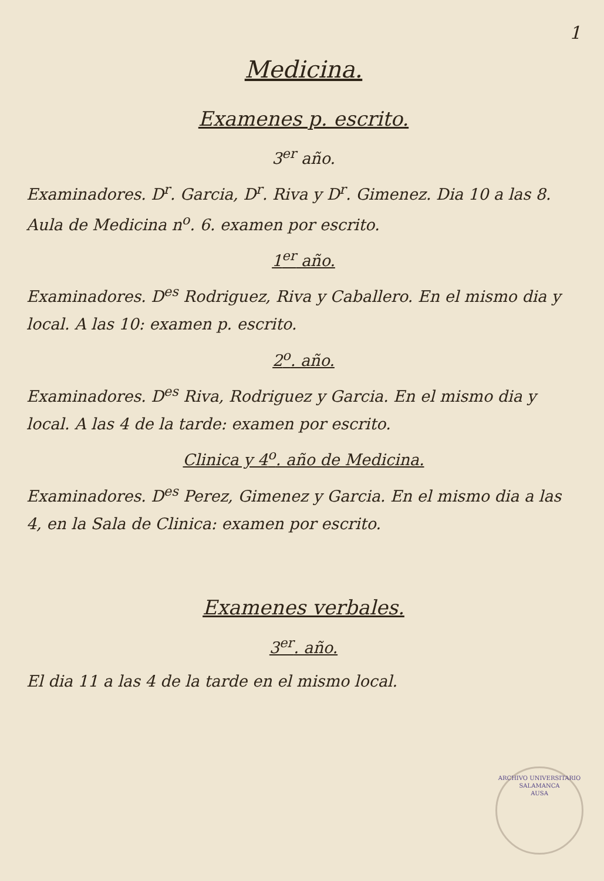1
Medicina.
Examenes p. escrito.
3<sup>er</sup> año.
Examinadores. D<sup>r</sup>. Garcia, D<sup>r</sup>. Riva y D<sup>r</sup>. Gimenez. Dia 10 a las 8. Aula de Medicina n<sup>o</sup>. 6. examen por escrito.
1<sup>er</sup> año.
Examinadores. D<sup>es</sup> Rodriguez, Riva y Caballero. En el mismo dia y local. A las 10: examen p. escrito.
2<sup>o</sup>. año.
Examinadores. D<sup>es</sup> Riva, Rodriguez y Garcia. En el mismo dia y local. A las 4 de la tarde: examen por escrito.
Clinica y 4<sup>o</sup>. año de Medicina.
Examinadores. D<sup>es</sup> Perez, Gimenez y Garcia. En el mismo dia a las 4, en la Sala de Clinica: examen por escrito.
Examenes verbales.
3<sup>er</sup>. año.
El dia 11 a las 4 de la tarde en el mismo local.
ARCHIVO UNIVERSITARIO
SALAMANCA
AUSA